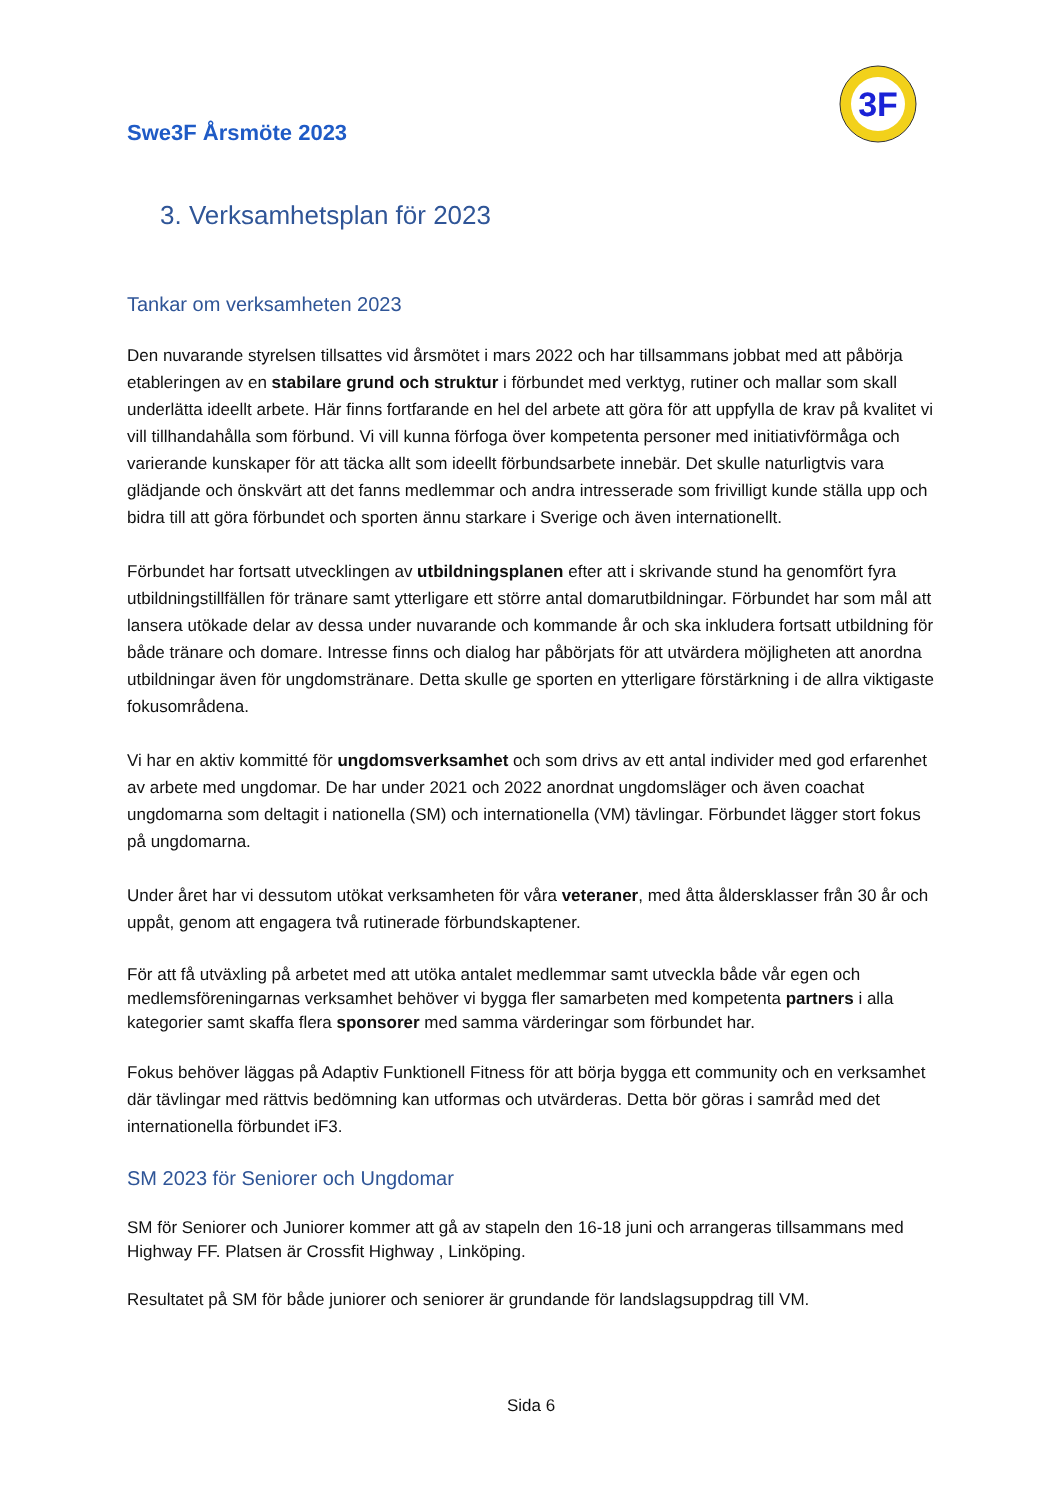Swe3F Årsmöte 2023
3F
3. Verksamhetsplan för 2023
Tankar om verksamheten 2023
Den nuvarande styrelsen tillsattes vid årsmötet i mars 2022 och har tillsammans jobbat med att påbörja etableringen av en stabilare grund och struktur i förbundet med verktyg, rutiner och mallar som skall underlätta ideellt arbete. Här finns fortfarande en hel del arbete att göra för att uppfylla de krav på kvalitet vi vill tillhandahålla som förbund. Vi vill kunna förfoga över kompetenta personer med initiativförmåga och varierande kunskaper för att täcka allt som ideellt förbundsarbete innebär. Det skulle naturligtvis vara glädjande och önskvärt att det fanns medlemmar och andra intresserade som frivilligt kunde ställa upp och bidra till att göra förbundet och sporten ännu starkare i Sverige och även internationellt.
Förbundet har fortsatt utvecklingen av utbildningsplanen efter att i skrivande stund ha genomfört fyra utbildningstillfällen för tränare samt ytterligare ett större antal domarutbildningar. Förbundet har som mål att lansera utökade delar av dessa under nuvarande och kommande år och ska inkludera fortsatt utbildning för både tränare och domare. Intresse finns och dialog har påbörjats för att utvärdera möjligheten att anordna utbildningar även för ungdomstränare. Detta skulle ge sporten en ytterligare förstärkning i de allra viktigaste fokusområdena.
Vi har en aktiv kommitté för ungdomsverksamhet och som drivs av ett antal individer med god erfarenhet av arbete med ungdomar. De har under 2021 och 2022 anordnat ungdomsläger och även coachat ungdomarna som deltagit i nationella (SM) och internationella (VM) tävlingar. Förbundet lägger stort fokus på ungdomarna.
Under året har vi dessutom utökat verksamheten för våra veteraner, med åtta åldersklasser från 30 år och uppåt, genom att engagera två rutinerade förbundskaptener.
För att få utväxling på arbetet med att utöka antalet medlemmar samt utveckla både vår egen och medlemsföreningarnas verksamhet behöver vi bygga fler samarbeten med kompetenta partners i alla kategorier samt skaffa flera sponsorer med samma värderingar som förbundet har.
Fokus behöver läggas på Adaptiv Funktionell Fitness för att börja bygga ett community och en verksamhet där tävlingar med rättvis bedömning kan utformas och utvärderas. Detta bör göras i samråd med det internationella förbundet iF3.
SM 2023 för Seniorer och Ungdomar
SM för Seniorer och Juniorer kommer att gå av stapeln den 16-18 juni och arrangeras tillsammans med Highway FF. Platsen är Crossfit Highway , Linköping.
Resultatet på SM för både juniorer och seniorer är grundande för landslagsuppdrag till VM.
Sida 6